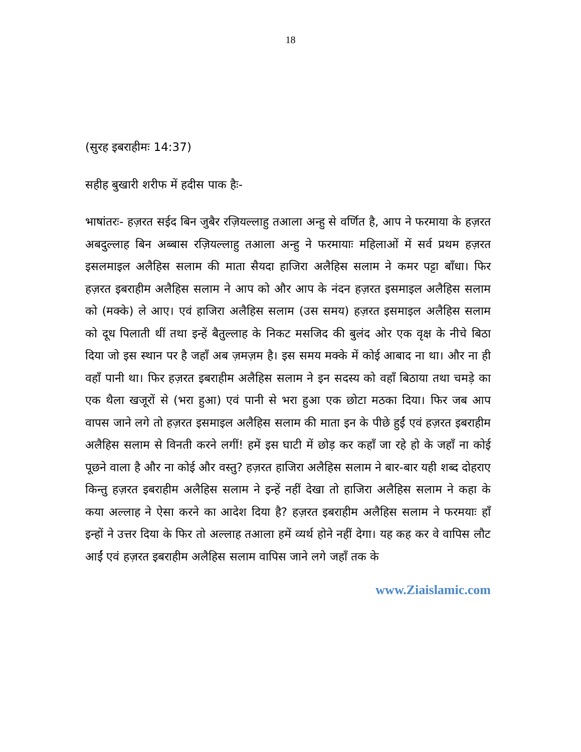18
(सुरह इबराहीमः 14:37)
सहीह बुखारी शरीफ में हदीस पाक हैः-
भाषांतरः- हज़रत सईद बिन जुबैर रज़ियल्लाहु तआला अन्हु से वर्णित है, आप ने फरमाया के हज़रत अबदुल्लाह बिन अब्बास रज़ियल्लाहु तआला अन्हु ने फरमायाः महिलाओं में सर्व प्रथम हज़रत इसलमाइल अलैहिस सलाम की माता सैयदा हाजिरा अलैहिस सलाम ने कमर पट्टा बाँधा। फिर हज़रत इबराहीम अलैहिस सलाम ने आप को और आप के नंदन हज़रत इसमाइल अलैहिस सलाम को (मक्के) ले आए। एवं हाजिरा अलैहिस सलाम (उस समय) हज़रत इसमाइल अलैहिस सलाम को दूध पिलाती थीं तथा इन्हें बैतुल्लाह के निकट मसजिद की बुलंद ओर एक वृक्ष के नीचे बिठा दिया जो इस स्थान पर है जहाँ अब ज़मज़म है। इस समय मक्के में कोई आबाद ना था। और ना ही वहाँ पानी था। फिर हज़रत इबराहीम अलैहिस सलाम ने इन सदस्य को वहाँ बिठाया तथा चमड़े का एक थैला खजूरों से (भरा हुआ) एवं पानी से भरा हुआ एक छोटा मठका दिया। फिर जब आप वापस जाने लगे तो हज़रत इसमाइल अलैहिस सलाम की माता इन के पीछे हुईं एवं हज़रत इबराहीम अलैहिस सलाम से विनती करने लगीं! हमें इस घाटी में छोड़ कर कहाँ जा रहे हो के जहाँ ना कोई पूछने वाला है और ना कोई और वस्तु? हज़रत हाजिरा अलैहिस सलाम ने बार-बार यही शब्द दोहराए किन्तु हज़रत इबराहीम अलैहिस सलाम ने इन्हें नहीं देखा तो हाजिरा अलैहिस सलाम ने कहा के कया अल्लाह ने ऐसा करने का आदेश दिया है? हज़रत इबराहीम अलैहिस सलाम ने फरमयाः हाँ इन्हों ने उत्तर दिया के फिर तो अल्लाह तआला हमें व्यर्थ होने नहीं देगा। यह कह कर वे वापिस लौट आईं एवं हज़रत इबराहीम अलैहिस सलाम वापिस जाने लगे जहाँ तक के
www.Ziaislamic.com